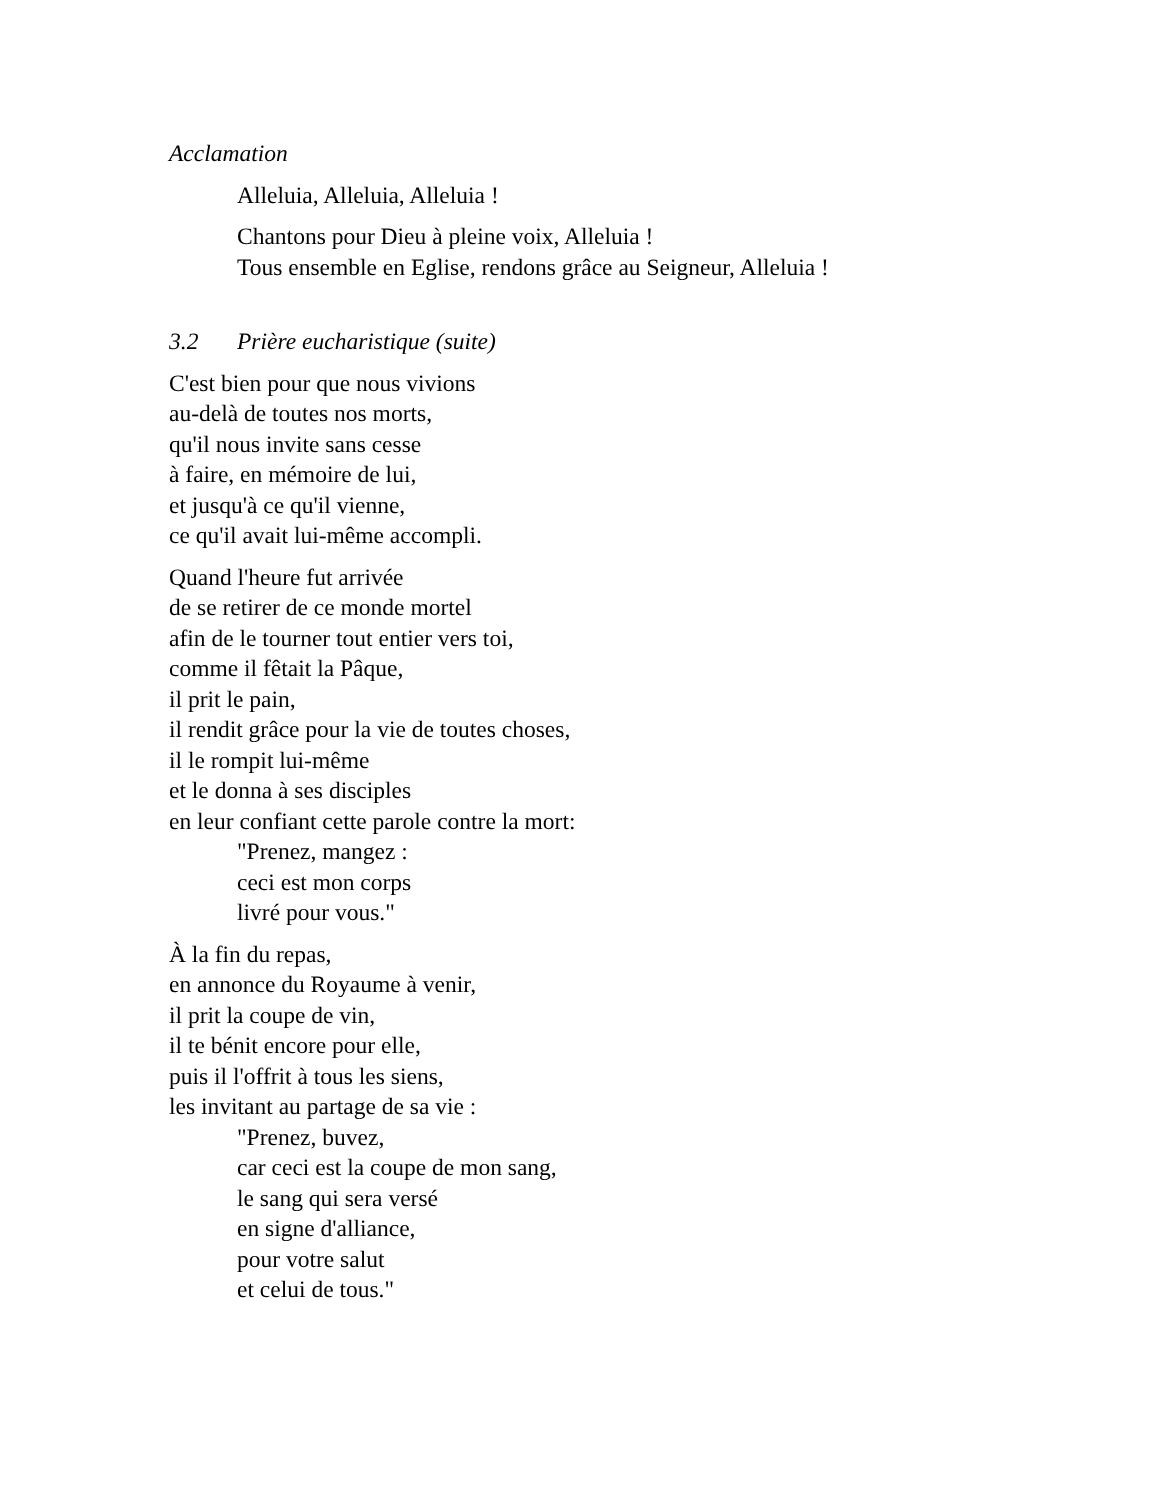Acclamation
Alleluia, Alleluia, Alleluia !
Chantons pour Dieu à pleine voix, Alleluia !
Tous ensemble en Eglise, rendons grâce au Seigneur, Alleluia !
3.2 Prière eucharistique (suite)
C'est bien pour que nous vivions
au-delà de toutes nos morts,
qu'il nous invite sans cesse
à faire, en mémoire de lui,
et jusqu'à ce qu'il vienne,
ce qu'il avait lui-même accompli.
Quand l'heure fut arrivée
de se retirer de ce monde mortel
afin de le tourner tout entier vers toi,
comme il fêtait la Pâque,
il prit le pain,
il rendit grâce pour la vie de toutes choses,
il le rompit lui-même
et le donna à ses disciples
en leur confiant cette parole contre la mort:
"Prenez, mangez :
ceci est mon corps
livré pour vous."
À la fin du repas,
en annonce du Royaume à venir,
il prit la coupe de vin,
il te bénit encore pour elle,
puis il l'offrit à tous les siens,
les invitant au partage de sa vie :
"Prenez, buvez,
car ceci est la coupe de mon sang,
le sang qui sera versé
en signe d'alliance,
pour votre salut
et celui de tous."